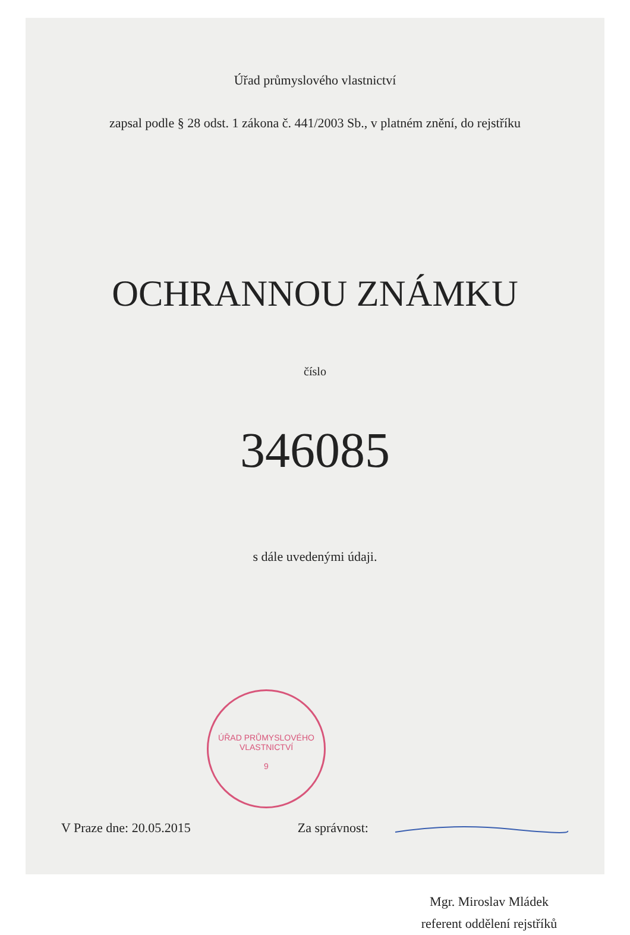Úřad průmyslového vlastnictví
zapsal podle § 28 odst. 1 zákona č. 441/2003 Sb., v platném znění, do rejstříku
OCHRANNOU ZNÁMKU
číslo
34608​5
s dále uvedenými údaji.
ÚŘAD PRŮMYSLOVÉHO VLASTNICTVÍ
9
V Praze dne: 20.05.2015 Za správnost:
Mgr. Miroslav Mládek
referent oddělení rejstříků